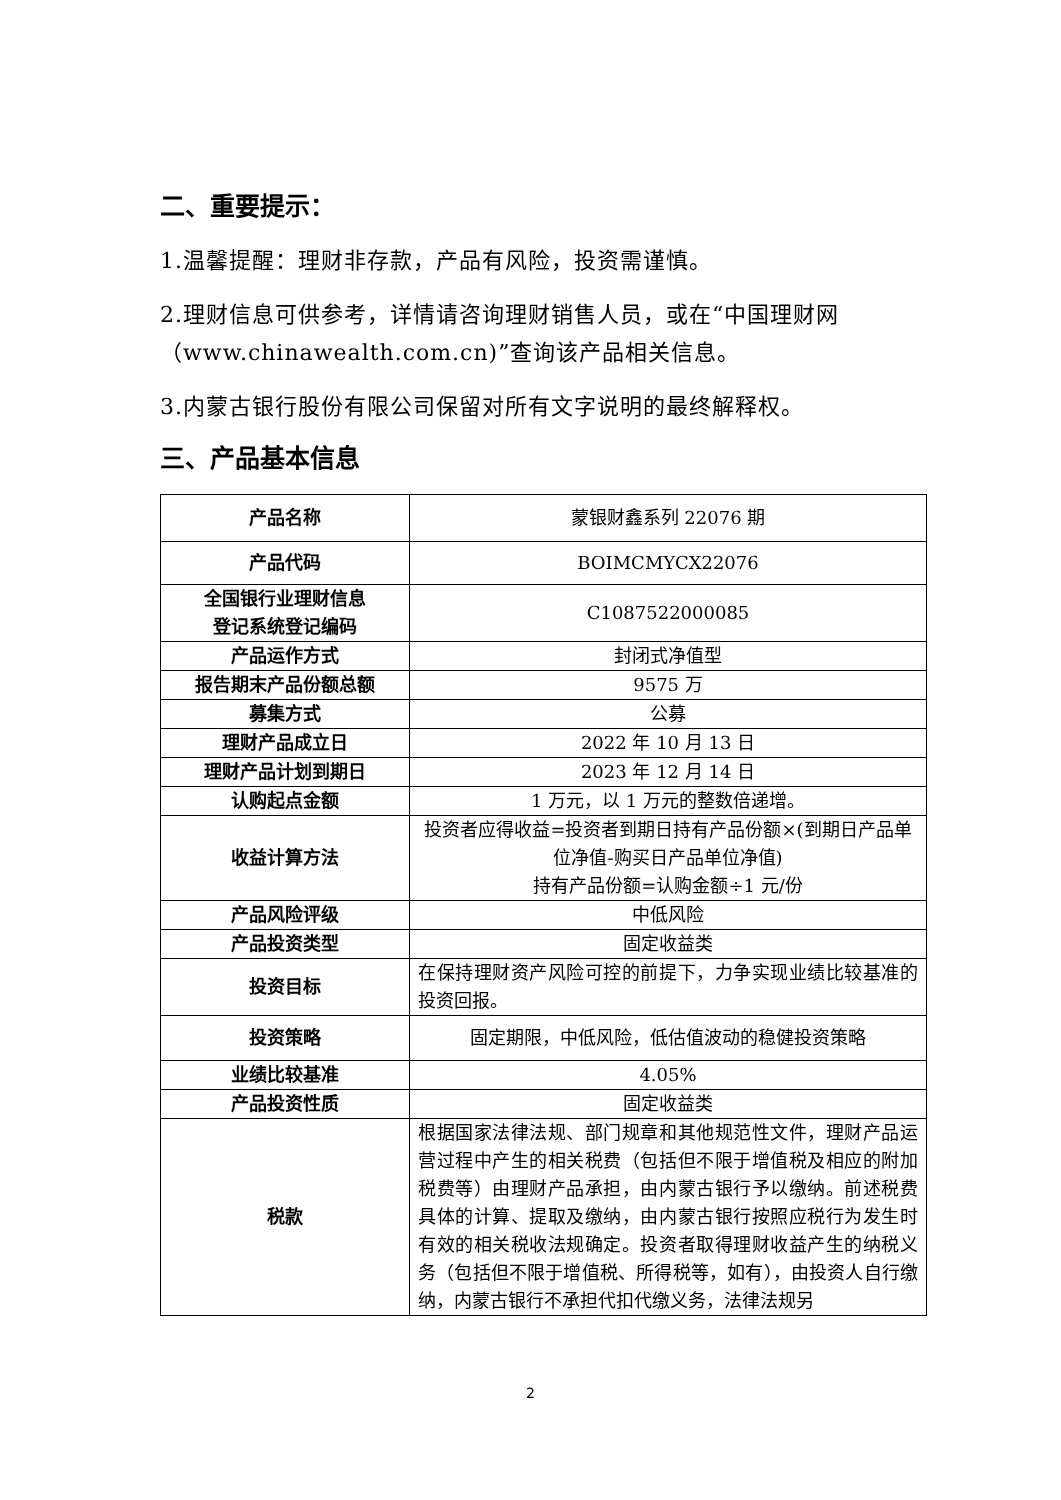二、重要提示：
1.温馨提醒：理财非存款，产品有风险，投资需谨慎。
2.理财信息可供参考，详情请咨询理财销售人员，或在“中国理财网（www.chinawealth.com.cn)”查询该产品相关信息。
3.内蒙古银行股份有限公司保留对所有文字说明的最终解释权。
三、产品基本信息
| 产品名称 | 蒙银财鑫系列 22076 期 |
| 产品代码 | BOIMCMYCX22076 |
| 全国银行业理财信息 登记系统登记编码 | C1087522000085 |
| 产品运作方式 | 封闭式净值型 |
| 报告期末产品份额总额 | 9575 万 |
| 募集方式 | 公募 |
| 理财产品成立日 | 2022 年 10 月 13 日 |
| 理财产品计划到期日 | 2023 年 12 月 14 日 |
| 认购起点金额 | 1 万元，以 1 万元的整数倍递增。 |
| 收益计算方法 | 投资者应得收益=投资者到期日持有产品份额×(到期日产品单位净值-购买日产品单位净值) 持有产品份额=认购金额÷1 元/份 |
| 产品风险评级 | 中低风险 |
| 产品投资类型 | 固定收益类 |
| 投资目标 | 在保持理财资产风险可控的前提下，力争实现业绩比较基准的投资回报。 |
| 投资策略 | 固定期限，中低风险，低估值波动的稳健投资策略 |
| 业绩比较基准 | 4.05% |
| 产品投资性质 | 固定收益类 |
| 税款 | 根据国家法律法规、部门规章和其他规范性文件，理财产品运营过程中产生的相关税费（包括但不限于增值税及相应的附加税费等）由理财产品承担，由内蒙古银行予以缴纳。前述税费具体的计算、提取及缴纳，由内蒙古银行按照应税行为发生时有效的相关税收法规确定。投资者取得理财收益产生的纳税义务（包括但不限于增值税、所得税等，如有），由投资人自行缴纳，内蒙古银行不承担代扣代缴义务，法律法规另 |
2